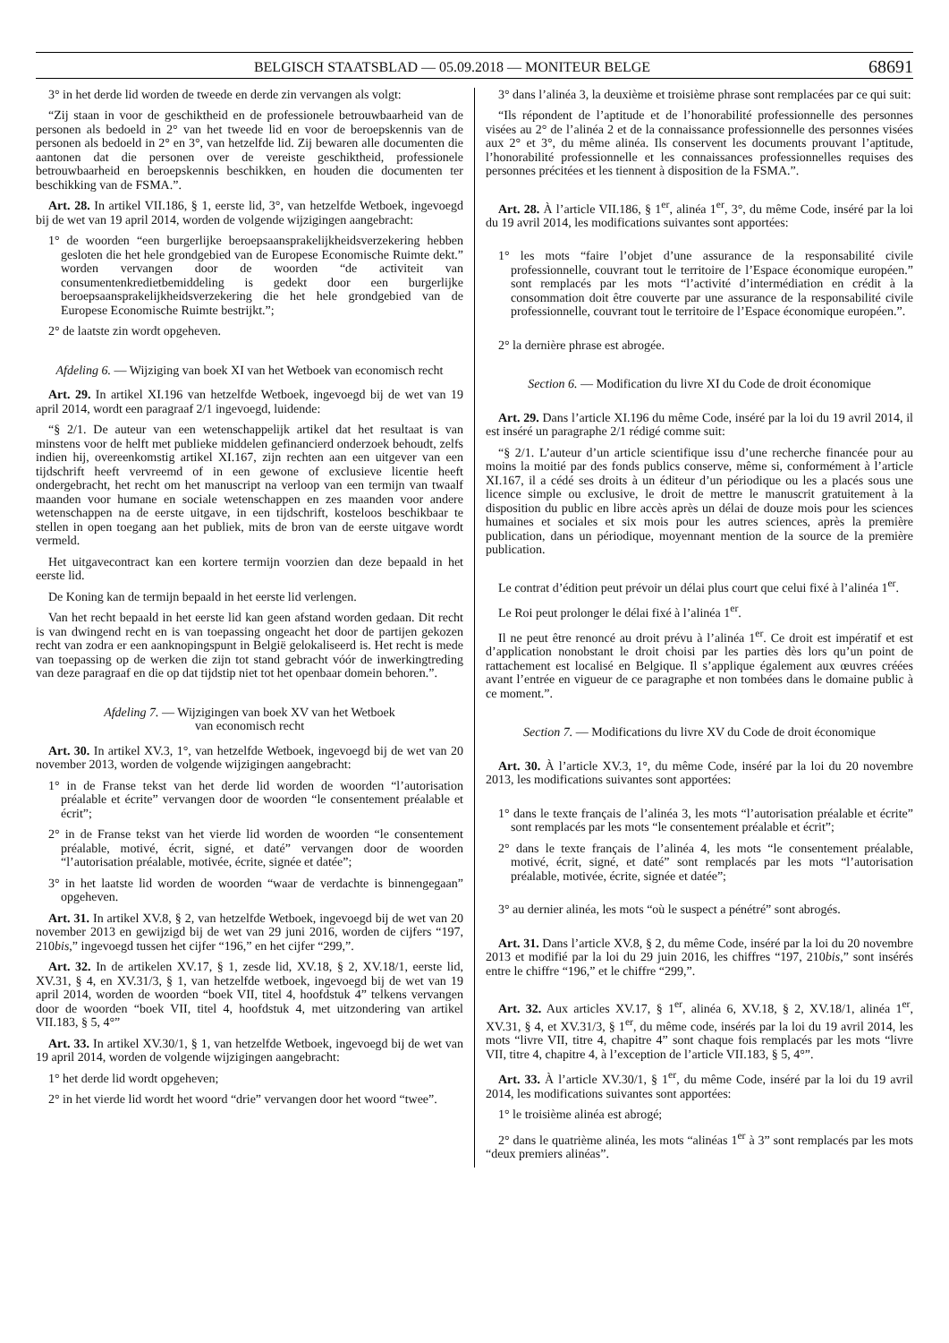BELGISCH STAATSBLAD — 05.09.2018 — MONITEUR BELGE 68691
3° in het derde lid worden de tweede en derde zin vervangen als volgt:
“Zij staan in voor de geschiktheid en de professionele betrouwbaarheid van de personen als bedoeld in 2° van het tweede lid en voor de beroepskennis van de personen als bedoeld in 2° en 3°, van hetzelfde lid. Zij bewaren alle documenten die aantonen dat die personen over de vereiste geschiktheid, professionele betrouwbaarheid en beroepskennis beschikken, en houden die documenten ter beschikking van de FSMA.”.
Art. 28. In artikel VII.186, § 1, eerste lid, 3°, van hetzelfde Wetboek, ingevoegd bij de wet van 19 april 2014, worden de volgende wijzigingen aangebracht:
1° de woorden “een burgerlijke beroepsaansprakelijkheidsverzekering hebben gesloten die het hele grondgebied van de Europese Economische Ruimte dekt.” worden vervangen door de woorden “de activiteit van consumentenkredietbemiddeling is gedekt door een burgerlijke beroepsaansprakelijkheidsverzekering die het hele grondgebied van de Europese Economische Ruimte bestrijkt.”;
2° de laatste zin wordt opgeheven.
Afdeling 6. — Wijziging van boek XI van het Wetboek van economisch recht
Art. 29. In artikel XI.196 van hetzelfde Wetboek, ingevoegd bij de wet van 19 april 2014, wordt een paragraaf 2/1 ingevoegd, luidende:
“§ 2/1. De auteur van een wetenschappelijk artikel dat het resultaat is van minstens voor de helft met publieke middelen gefinancierd onderzoek behoudt, zelfs indien hij, overeenkomstig artikel XI.167, zijn rechten aan een uitgever van een tijdschrift heeft vervreemd of in een gewone of exclusieve licentie heeft ondergebracht, het recht om het manuscript na verloop van een termijn van twaalf maanden voor humane en sociale wetenschappen en zes maanden voor andere wetenschappen na de eerste uitgave, in een tijdschrift, kosteloos beschikbaar te stellen in open toegang aan het publiek, mits de bron van de eerste uitgave wordt vermeld.
Het uitgavecontract kan een kortere termijn voorzien dan deze bepaald in het eerste lid.
De Koning kan de termijn bepaald in het eerste lid verlengen.
Van het recht bepaald in het eerste lid kan geen afstand worden gedaan. Dit recht is van dwingend recht en is van toepassing ongeacht het door de partijen gekozen recht van zodra er een aanknopingspunt in België gelokaliseerd is. Het recht is mede van toepassing op de werken die zijn tot stand gebracht vóór de inwerkingtreding van deze paragraaf en die op dat tijdstip niet tot het openbaar domein behoren.”.
Afdeling 7. — Wijzigingen van boek XV van het Wetboek
van economisch recht
Art. 30. In artikel XV.3, 1°, van hetzelfde Wetboek, ingevoegd bij de wet van 20 november 2013, worden de volgende wijzigingen aangebracht:
1° in de Franse tekst van het derde lid worden de woorden “l’autorisation préalable et écrite” vervangen door de woorden “le consentement préalable et écrit”;
2° in de Franse tekst van het vierde lid worden de woorden “le consentement préalable, motivé, écrit, signé, et daté” vervangen door de woorden “l’autorisation préalable, motivée, écrite, signée et datée”;
3° in het laatste lid worden de woorden “waar de verdachte is binnengegaan” opgeheven.
Art. 31. In artikel XV.8, § 2, van hetzelfde Wetboek, ingevoegd bij de wet van 20 november 2013 en gewijzigd bij de wet van 29 juni 2016, worden de cijfers “197, 210bis,” ingevoegd tussen het cijfer “196,” en het cijfer “299,”.
Art. 32. In de artikelen XV.17, § 1, zesde lid, XV.18, § 2, XV.18/1, eerste lid, XV.31, § 4, en XV.31/3, § 1, van hetzelfde wetboek, ingevoegd bij de wet van 19 april 2014, worden de woorden “boek VII, titel 4, hoofdstuk 4” telkens vervangen door de woorden “boek VII, titel 4, hoofdstuk 4, met uitzondering van artikel VII.183, § 5, 4°”
Art. 33. In artikel XV.30/1, § 1, van hetzelfde Wetboek, ingevoegd bij de wet van 19 april 2014, worden de volgende wijzigingen aangebracht:
1° het derde lid wordt opgeheven;
2° in het vierde lid wordt het woord “drie” vervangen door het woord “twee”.
3° dans l’alinéa 3, la deuxième et troisième phrase sont remplacées par ce qui suit:
“Ils répondent de l’aptitude et de l’honorabilité professionnelle des personnes visées au 2° de l’alinéa 2 et de la connaissance professionnelle des personnes visées aux 2° et 3°, du même alinéa. Ils conservent les documents prouvant l’aptitude, l’honorabilité professionnelle et les connaissances professionnelles requises des personnes précitées et les tiennent à disposition de la FSMA.”.
Art. 28. À l’article VII.186, § 1<sup>er</sup>, alinéa 1<sup>er</sup>, 3°, du même Code, inséré par la loi du 19 avril 2014, les modifications suivantes sont apportées:
1° les mots “faire l’objet d’une assurance de la responsabilité civile professionnelle, couvrant tout le territoire de l’Espace économique européen.” sont remplacés par les mots “l’activité d’intermédiation en crédit à la consommation doit être couverte par une assurance de la responsabilité civile professionnelle, couvrant tout le territoire de l’Espace économique européen.”.
2° la dernière phrase est abrogée.
Section 6. — Modification du livre XI du Code de droit économique
Art. 29. Dans l’article XI.196 du même Code, inséré par la loi du 19 avril 2014, il est inséré un paragraphe 2/1 rédigé comme suit:
“§ 2/1. L’auteur d’un article scientifique issu d’une recherche financée pour au moins la moitié par des fonds publics conserve, même si, conformément à l’article XI.167, il a cédé ses droits à un éditeur d’un périodique ou les a placés sous une licence simple ou exclusive, le droit de mettre le manuscrit gratuitement à la disposition du public en libre accès après un délai de douze mois pour les sciences humaines et sociales et six mois pour les autres sciences, après la première publication, dans un périodique, moyennant mention de la source de la première publication.
Le contrat d’édition peut prévoir un délai plus court que celui fixé à l’alinéa 1<sup>er</sup>.
Le Roi peut prolonger le délai fixé à l’alinéa 1<sup>er</sup>.
Il ne peut être renoncé au droit prévu à l’alinéa 1<sup>er</sup>. Ce droit est impératif et est d’application nonobstant le droit choisi par les parties dès lors qu’un point de rattachement est localisé en Belgique. Il s’applique également aux œuvres créées avant l’entrée en vigueur de ce paragraphe et non tombées dans le domaine public à ce moment.”.
Section 7. — Modifications du livre XV du Code de droit économique
Art. 30. À l’article XV.3, 1°, du même Code, inséré par la loi du 20 novembre 2013, les modifications suivantes sont apportées:
1° dans le texte français de l’alinéa 3, les mots “l’autorisation préalable et écrite” sont remplacés par les mots “le consentement préalable et écrit”;
2° dans le texte français de l’alinéa 4, les mots “le consentement préalable, motivé, écrit, signé, et daté” sont remplacés par les mots “l’autorisation préalable, motivée, écrite, signée et datée”;
3° au dernier alinéa, les mots “où le suspect a pénétré” sont abrogés.
Art. 31. Dans l’article XV.8, § 2, du même Code, inséré par la loi du 20 novembre 2013 et modifié par la loi du 29 juin 2016, les chiffres “197, 210bis,” sont insérés entre le chiffre “196,” et le chiffre “299,”.
Art. 32. Aux articles XV.17, § 1<sup>er</sup>, alinéa 6, XV.18, § 2, XV.18/1, alinéa 1<sup>er</sup>, XV.31, § 4, et XV.31/3, § 1<sup>er</sup>, du même code, insérés par la loi du 19 avril 2014, les mots “livre VII, titre 4, chapitre 4” sont chaque fois remplacés par les mots “livre VII, titre 4, chapitre 4, à l’exception de l’article VII.183, § 5, 4°”.
Art. 33. À l’article XV.30/1, § 1<sup>er</sup>, du même Code, inséré par la loi du 19 avril 2014, les modifications suivantes sont apportées:
1° le troisième alinéa est abrogé;
2° dans le quatrième alinéa, les mots “alinéas 1<sup>er</sup> à 3” sont remplacés par les mots “deux premiers alinéas”.